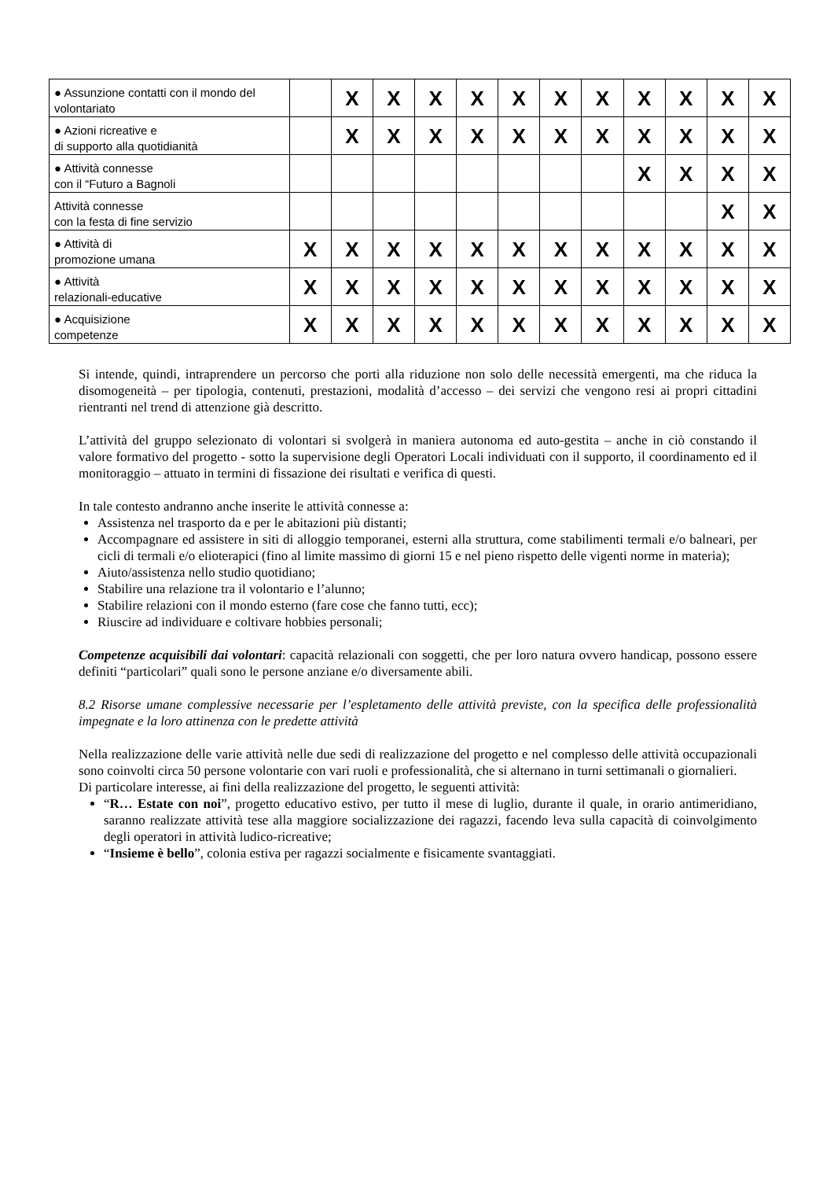| ● Assunzione contatti con il mondo del volontariato | | X | X | X | X | X | X | X | X | X | X | X |
| ● Azioni ricreative e di supporto alla quotidianità | | X | X | X | X | X | X | X | X | X | X | X |
| ● Attività connesse con il “Futuro a Bagnoli | | | | | | | | | X | X | X | X |
| Attività connesse con la festa di fine servizio | | | | | | | | | | | X | X |
| ● Attività di promozione umana | X | X | X | X | X | X | X | X | X | X | X | X |
| ● Attività relazionali-educative | X | X | X | X | X | X | X | X | X | X | X | X |
| ● Acquisizione competenze | X | X | X | X | X | X | X | X | X | X | X | X |
Si intende, quindi, intraprendere un percorso che porti alla riduzione non solo delle necessità emergenti, ma che riduca la disomogeneità – per tipologia, contenuti, prestazioni, modalità d’accesso – dei servizi che vengono resi ai propri cittadini rientranti nel trend di attenzione già descritto.
L’attività del gruppo selezionato di volontari si svolgerà in maniera autonoma ed auto-gestita – anche in ciò constando il valore formativo del progetto - sotto la supervisione degli Operatori Locali individuati con il supporto, il coordinamento ed il monitoraggio – attuato in termini di fissazione dei risultati e verifica di questi.
In tale contesto andranno anche inserite le attività connesse a:
Assistenza nel trasporto da e per le abitazioni più distanti;
Accompagnare ed assistere in siti di alloggio temporanei, esterni alla struttura, come stabilimenti termali e/o balneari, per cicli di termali e/o elioterapici (fino al limite massimo di giorni 15 e nel pieno rispetto delle vigenti norme in materia);
Aiuto/assistenza nello studio quotidiano;
Stabilire una relazione tra il volontario e l’alunno;
Stabilire relazioni con il mondo esterno (fare cose che fanno tutti, ecc);
Riuscire ad individuare e coltivare hobbies personali;
Competenze acquisibili dai volontari: capacità relazionali con soggetti, che per loro natura ovvero handicap, possono essere definiti “particolari” quali sono le persone anziane e/o diversamente abili.
8.2 Risorse umane complessive necessarie per l’espletamento delle attività previste, con la specifica delle professionalità impegnate e la loro attinenza con le predette attività
Nella realizzazione delle varie attività nelle due sedi di realizzazione del progetto e nel complesso delle attività occupazionali sono coinvolti circa 50 persone volontarie con vari ruoli e professionalità, che si alternano in turni settimanali o giornalieri.
Di particolare interesse, ai fini della realizzazione del progetto, le seguenti attività:
“R… Estate con noi”, progetto educativo estivo, per tutto il mese di luglio, durante il quale, in orario antimeridiano, saranno realizzate attività tese alla maggiore socializzazione dei ragazzi, facendo leva sulla capacità di coinvolgimento degli operatori in attività ludico-ricreative;
“Insieme è bello”, colonia estiva per ragazzi socialmente e fisicamente svantaggiati.